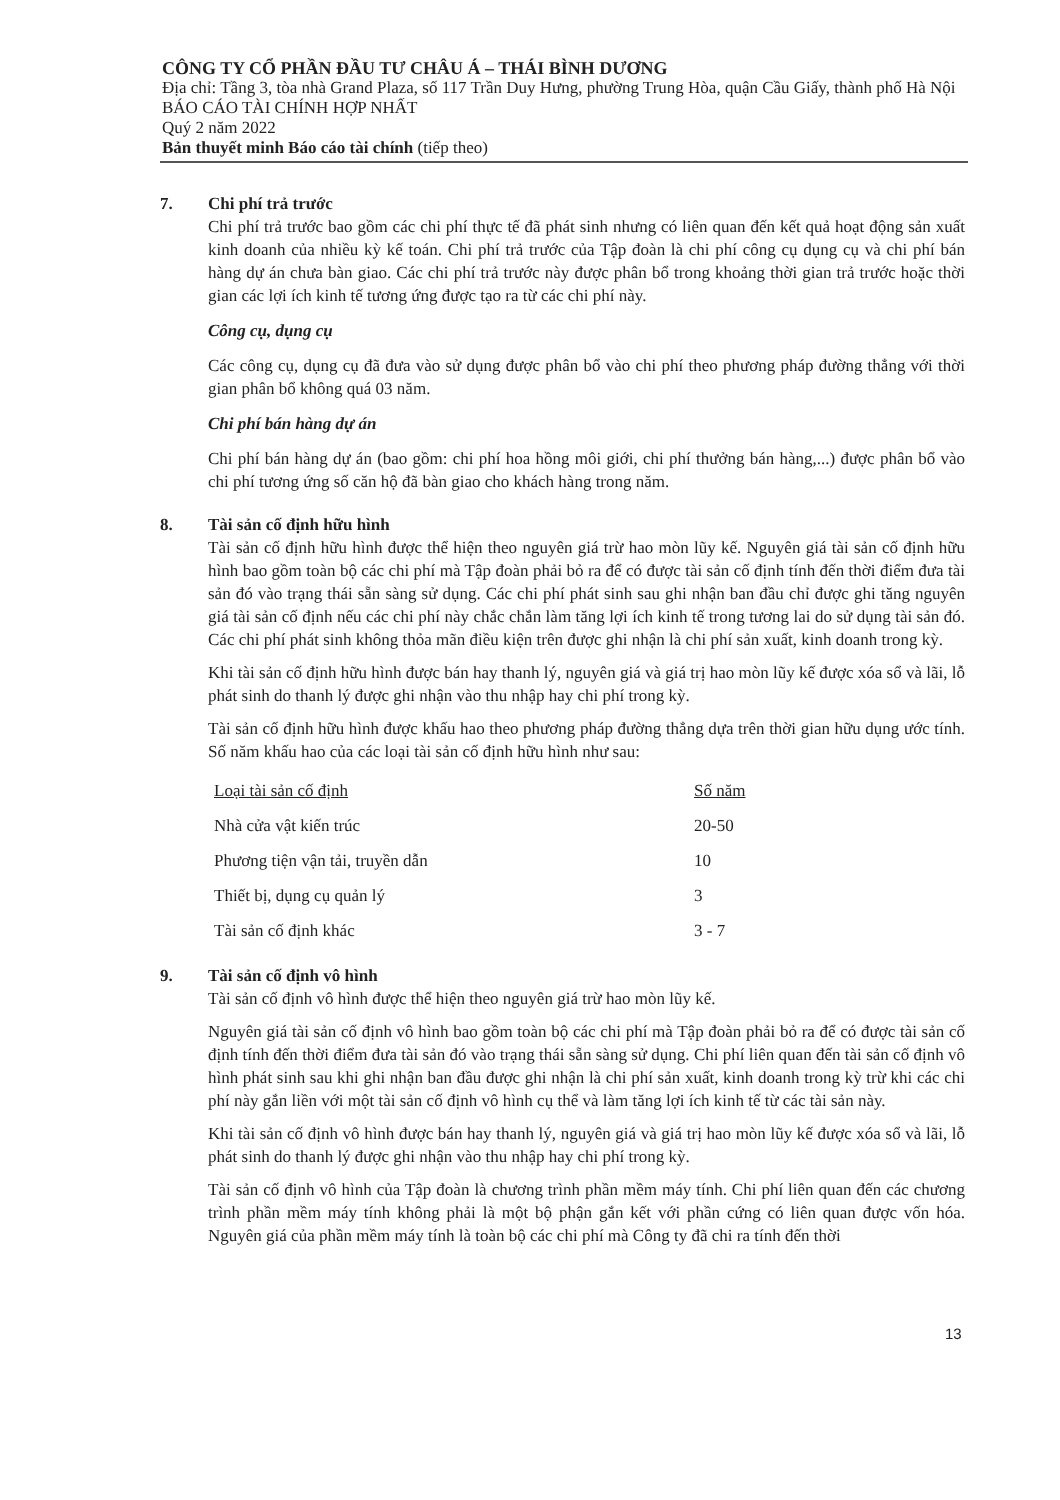CÔNG TY CỔ PHẦN ĐẦU TƯ CHÂU Á – THÁI BÌNH DƯƠNG
Địa chỉ: Tầng 3, tòa nhà Grand Plaza, số 117 Trần Duy Hưng, phường Trung Hòa, quận Cầu Giấy, thành phố Hà Nội
BÁO CÁO TÀI CHÍNH HỢP NHẤT
Quý 2 năm 2022
Bản thuyết minh Báo cáo tài chính (tiếp theo)
7. Chi phí trả trước
Chi phí trả trước bao gồm các chi phí thực tế đã phát sinh nhưng có liên quan đến kết quả hoạt động sản xuất kinh doanh của nhiều kỳ kế toán. Chi phí trả trước của Tập đoàn là chi phí công cụ dụng cụ và chi phí bán hàng dự án chưa bàn giao. Các chi phí trả trước này được phân bổ trong khoảng thời gian trả trước hoặc thời gian các lợi ích kinh tế tương ứng được tạo ra từ các chi phí này.
Công cụ, dụng cụ
Các công cụ, dụng cụ đã đưa vào sử dụng được phân bổ vào chi phí theo phương pháp đường thẳng với thời gian phân bổ không quá 03 năm.
Chi phí bán hàng dự án
Chi phí bán hàng dự án (bao gồm: chi phí hoa hồng môi giới, chi phí thưởng bán hàng,...) được phân bổ vào chi phí tương ứng số căn hộ đã bàn giao cho khách hàng trong năm.
8. Tài sản cố định hữu hình
Tài sản cố định hữu hình được thể hiện theo nguyên giá trừ hao mòn lũy kế. Nguyên giá tài sản cố định hữu hình bao gồm toàn bộ các chi phí mà Tập đoàn phải bỏ ra để có được tài sản cố định tính đến thời điểm đưa tài sản đó vào trạng thái sẵn sàng sử dụng. Các chi phí phát sinh sau ghi nhận ban đầu chỉ được ghi tăng nguyên giá tài sản cố định nếu các chi phí này chắc chắn làm tăng lợi ích kinh tế trong tương lai do sử dụng tài sản đó. Các chi phí phát sinh không thỏa mãn điều kiện trên được ghi nhận là chi phí sản xuất, kinh doanh trong kỳ.
Khi tài sản cố định hữu hình được bán hay thanh lý, nguyên giá và giá trị hao mòn lũy kế được xóa sổ và lãi, lỗ phát sinh do thanh lý được ghi nhận vào thu nhập hay chi phí trong kỳ.
Tài sản cố định hữu hình được khấu hao theo phương pháp đường thẳng dựa trên thời gian hữu dụng ước tính. Số năm khấu hao của các loại tài sản cố định hữu hình như sau:
| Loại tài sản cố định | Số năm |
| Nhà cửa vật kiến trúc | 20-50 |
| Phương tiện vận tải, truyền dẫn | 10 |
| Thiết bị, dụng cụ quản lý | 3 |
| Tài sản cố định khác | 3 - 7 |
9. Tài sản cố định vô hình
Tài sản cố định vô hình được thể hiện theo nguyên giá trừ hao mòn lũy kế.
Nguyên giá tài sản cố định vô hình bao gồm toàn bộ các chi phí mà Tập đoàn phải bỏ ra để có được tài sản cố định tính đến thời điểm đưa tài sản đó vào trạng thái sẵn sàng sử dụng. Chi phí liên quan đến tài sản cố định vô hình phát sinh sau khi ghi nhận ban đầu được ghi nhận là chi phí sản xuất, kinh doanh trong kỳ trừ khi các chi phí này gắn liền với một tài sản cố định vô hình cụ thể và làm tăng lợi ích kinh tế từ các tài sản này.
Khi tài sản cố định vô hình được bán hay thanh lý, nguyên giá và giá trị hao mòn lũy kế được xóa sổ và lãi, lỗ phát sinh do thanh lý được ghi nhận vào thu nhập hay chi phí trong kỳ.
Tài sản cố định vô hình của Tập đoàn là chương trình phần mềm máy tính. Chi phí liên quan đến các chương trình phần mềm máy tính không phải là một bộ phận gắn kết với phần cứng có liên quan được vốn hóa. Nguyên giá của phần mềm máy tính là toàn bộ các chi phí mà Công ty đã chi ra tính đến thời
13